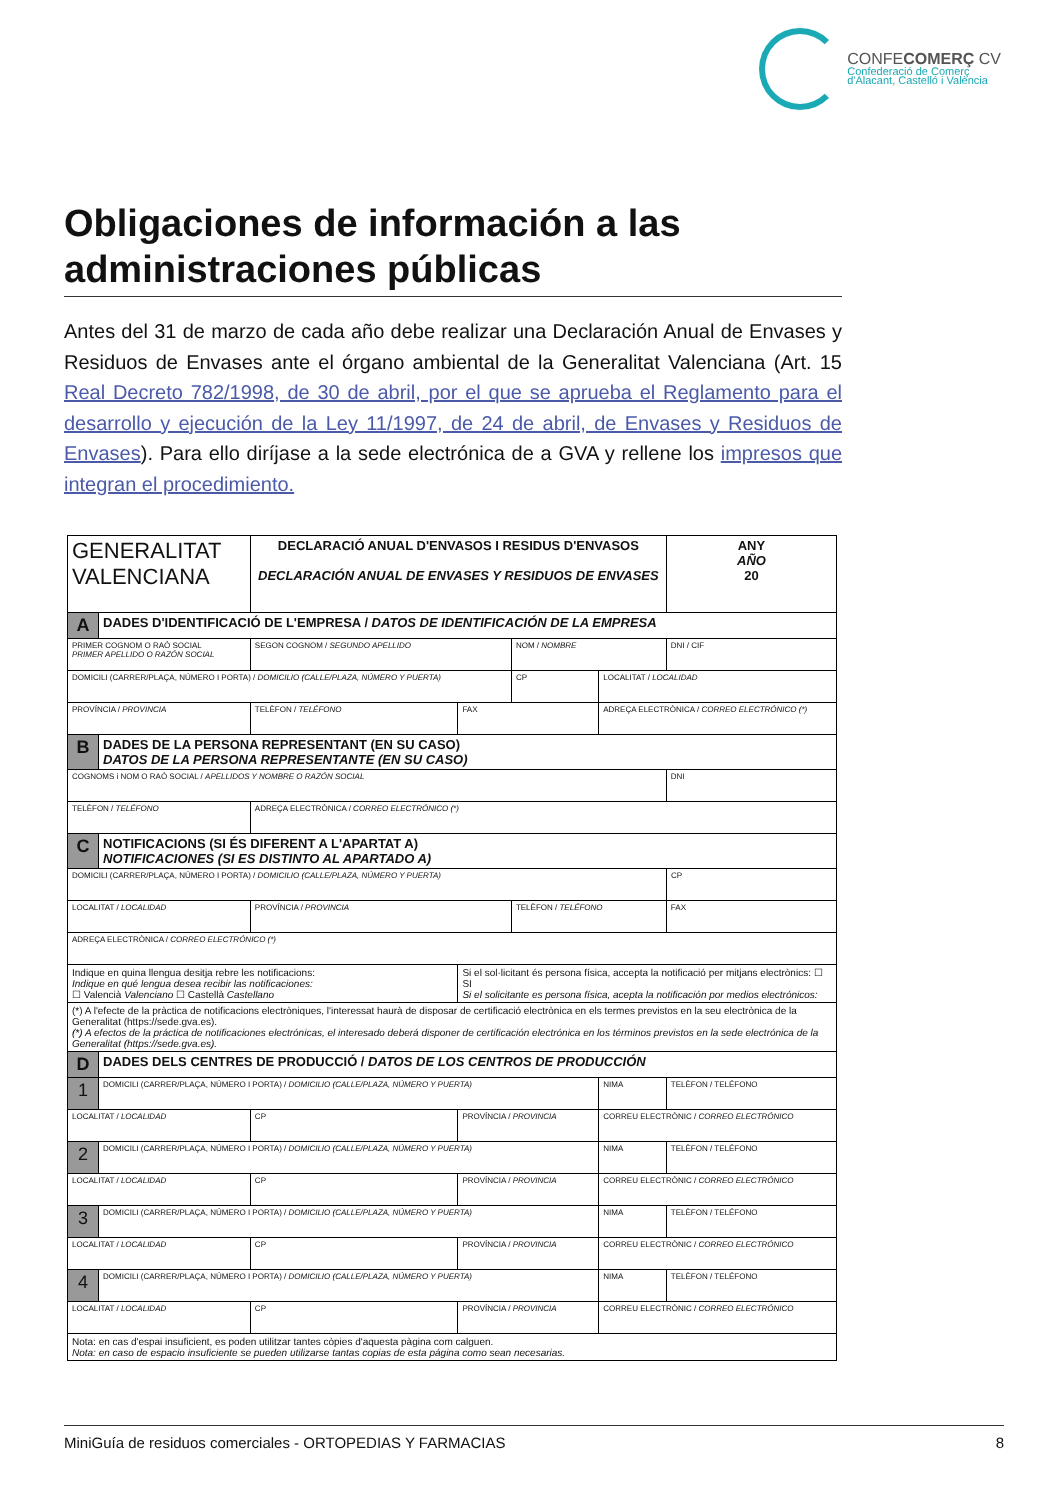CONFECOMERÇ CV
Confederació de Comerç
d'Alacant, Castelló i València
Obligaciones de información a las administraciones públicas
Antes del 31 de marzo de cada año debe realizar una Declaración Anual de Envases y Residuos de Envases ante el órgano ambiental de la Generalitat Valenciana (Art. 15 Real Decreto 782/1998, de 30 de abril, por el que se aprueba el Reglamento para el desarrollo y ejecución de la Ley 11/1997, de 24 de abril, de Envases y Residuos de Envases). Para ello diríjase a la sede electrónica de a GVA y rellene los impresos que integran el procedimiento.
| GENERALITAT VALENCIANA | | | DECLARACIÓ ANUAL D'ENVASOS I RESIDUS D'ENVASOS DECLARACIÓN ANUAL DE ENVASES Y RESIDUOS DE ENVASES | | | | | | ANY AÑO 20 |
| A | DADES D'IDENTIFICACIÓ DE L'EMPRESA / DATOS DE IDENTIFICACIÓN DE LA EMPRESA | | | | | | | | |
| PRIMER COGNOM O RAÓ SOCIAL PRIMER APELLIDO O RAZÓN SOCIAL | | | SEGON COGNOM / SEGUNDO APELLIDO | | NOM / NOMBRE | | | DNI / CIF | |
| DOMICILI (CARRER/PLAÇA, NÚMERO I PORTA) / DOMICILIO (CALLE/PLAZA, NÚMERO Y PUERTA) | | | | | CP | | LOCALITAT / LOCALIDAD | | |
| PROVÍNCIA / PROVINCIA | | TELÈFON / TELÉFONO | | FAX | | ADREÇA ELECTRÒNICA / CORREO ELECTRÓNICO (*) | | | |
| B | DADES DE LA PERSONA REPRESENTANT (EN SU CASO) DATOS DE LA PERSONA REPRESENTANTE (EN SU CASO) | | | | | | | | |
| COGNOMS i NOM O RAÓ SOCIAL / APELLIDOS Y NOMBRE O RAZÓN SOCIAL | | | | | | | | DNI | |
| TELÈFON / TELÉFONO | | | ADREÇA ELECTRÒNICA / CORREO ELECTRÓNICO (*) | | | | | | |
| C | NOTIFICACIONS (SI ÉS DIFERENT A L'APARTAT A) NOTIFICACIONES (SI ES DISTINTO AL APARTADO A) | | | | | | | | |
| DOMICILI (CARRER/PLAÇA, NÚMERO I PORTA) / DOMICILIO (CALLE/PLAZA, NÚMERO Y PUERTA) | | | | | | | | | CP |
| LOCALITAT / LOCALIDAD | | | PROVÍNCIA / PROVINCIA | | TELÈFON / TELÉFONO | | | FAX | |
| ADREÇA ELECTRÒNICA / CORREO ELECTRÓNICO (*) | | | | | | | | | |
| Indique en quina llengua desitja rebre les notificacions: Indique en qué lengua desea recibir las notificaciones: ☐ Valencià Valenciano ☐ Castellà Castellano | | | | Si el sol·licitant és persona física, accepta la notificació per mitjans electrònics: ☐ SI Si el solicitante es persona física, acepta la notificación por medios electrónicos: | | | | | |
| (*) A l'efecte de la pràctica de notificacions electròniques, l'interessat haurà de disposar de certificació electrònica en els termes previstos en la seu electrònica de la Generalitat (https://sede.gva.es). (*) A efectos de la práctica de notificaciones electrónicas, el interesado deberá disponer de certificación electrónica en los términos previstos en la sede electrónica de la Generalitat (https://sede.gva.es). | | | | | | | | | |
| D | DADES DELS CENTRES DE PRODUCCIÓ / DATOS DE LOS CENTROS DE PRODUCCIÓN | | | | | | | | |
| 1 | DOMICILI (CARRER/PLAÇA, NÚMERO I PORTA) / DOMICILIO (CALLE/PLAZA, NÚMERO Y PUERTA) | | | | | | NIMA | TELÈFON / TELÉFONO | |
| LOCALITAT / LOCALIDAD | | | CP | PROVÍNCIA / PROVINCIA | | | CORREU ELECTRÒNIC / CORREO ELECTRÓNICO | | |
| 2 | DOMICILI (CARRER/PLAÇA, NÚMERO I PORTA) / DOMICILIO (CALLE/PLAZA, NÚMERO Y PUERTA) | | | | | | NIMA | TELÈFON / TELÉFONO | |
| LOCALITAT / LOCALIDAD | | | CP | PROVÍNCIA / PROVINCIA | | | CORREU ELECTRÒNIC / CORREO ELECTRÓNICO | | |
| 3 | DOMICILI (CARRER/PLAÇA, NÚMERO I PORTA) / DOMICILIO (CALLE/PLAZA, NÚMERO Y PUERTA) | | | | | | NIMA | TELÈFON / TELÉFONO | |
| LOCALITAT / LOCALIDAD | | | CP | PROVÍNCIA / PROVINCIA | | | CORREU ELECTRÒNIC / CORREO ELECTRÓNICO | | |
| 4 | DOMICILI (CARRER/PLAÇA, NÚMERO I PORTA) / DOMICILIO (CALLE/PLAZA, NÚMERO Y PUERTA) | | | | | | NIMA | TELÈFON / TELÉFONO | |
| LOCALITAT / LOCALIDAD | | | CP | PROVÍNCIA / PROVINCIA | | | CORREU ELECTRÒNIC / CORREO ELECTRÓNICO | | |
| Nota: en cas d'espai insuficient, es poden utilitzar tantes còpies d'aquesta pàgina com calguen. Nota: en caso de espacio insuficiente se pueden utilizarse tantas copias de esta página como sean necesarias. | | | | | | | | | |
MiniGuía de residuos comerciales - ORTOPEDIAS Y FARMACIAS 8